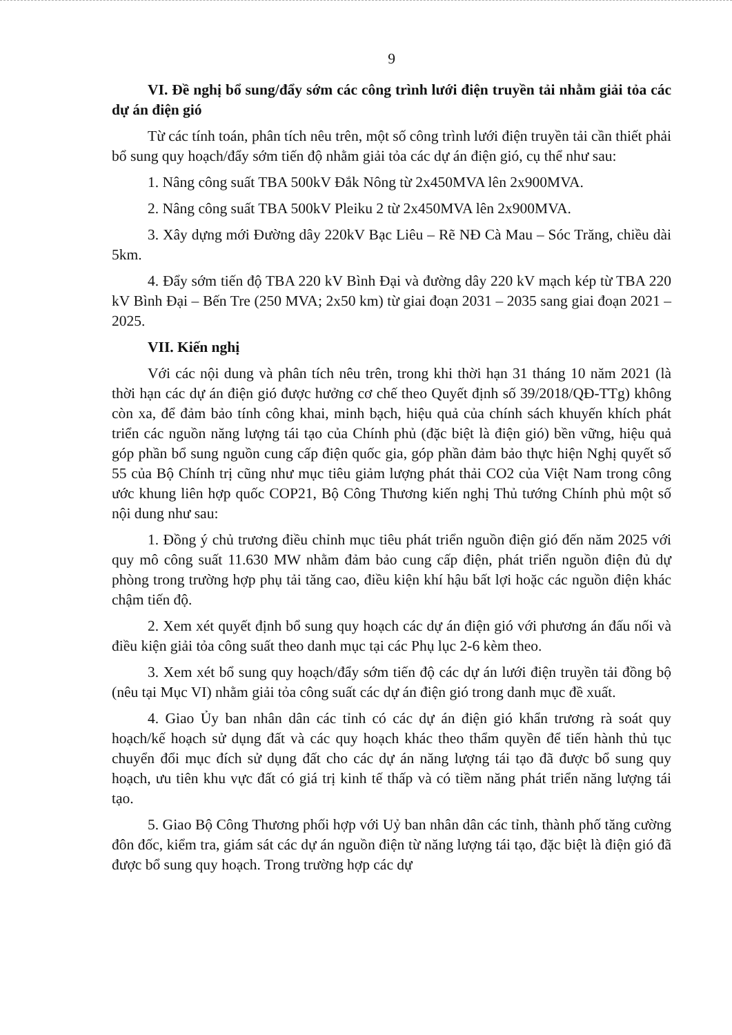9
VI. Đề nghị bổ sung/đẩy sớm các công trình lưới điện truyền tải nhằm giải tỏa các dự án điện gió
Từ các tính toán, phân tích nêu trên, một số công trình lưới điện truyền tải cần thiết phải bổ sung quy hoạch/đẩy sớm tiến độ nhằm giải tỏa các dự án điện gió, cụ thể như sau:
1. Nâng công suất TBA 500kV Đắk Nông từ 2x450MVA lên 2x900MVA.
2. Nâng công suất TBA 500kV Pleiku 2 từ 2x450MVA lên 2x900MVA.
3. Xây dựng mới Đường dây 220kV Bạc Liêu – Rẽ NĐ Cà Mau – Sóc Trăng, chiều dài 5km.
4. Đẩy sớm tiến độ TBA 220 kV Bình Đại và đường dây 220 kV mạch kép từ TBA 220 kV Bình Đại – Bến Tre (250 MVA; 2x50 km) từ giai đoạn 2031 – 2035 sang giai đoạn 2021 – 2025.
VII. Kiến nghị
Với các nội dung và phân tích nêu trên, trong khi thời hạn 31 tháng 10 năm 2021 (là thời hạn các dự án điện gió được hưởng cơ chế theo Quyết định số 39/2018/QĐ-TTg) không còn xa, để đảm bảo tính công khai, minh bạch, hiệu quả của chính sách khuyến khích phát triển các nguồn năng lượng tái tạo của Chính phủ (đặc biệt là điện gió) bền vững, hiệu quả góp phần bổ sung nguồn cung cấp điện quốc gia, góp phần đảm bảo thực hiện Nghị quyết số 55 của Bộ Chính trị cũng như mục tiêu giảm lượng phát thải CO2 của Việt Nam trong công ước khung liên hợp quốc COP21, Bộ Công Thương kiến nghị Thủ tướng Chính phủ một số nội dung như sau:
1. Đồng ý chủ trương điều chỉnh mục tiêu phát triển nguồn điện gió đến năm 2025 với quy mô công suất 11.630 MW nhằm đảm bảo cung cấp điện, phát triển nguồn điện đủ dự phòng trong trường hợp phụ tải tăng cao, điều kiện khí hậu bất lợi hoặc các nguồn điện khác chậm tiến độ.
2. Xem xét quyết định bổ sung quy hoạch các dự án điện gió với phương án đấu nối và điều kiện giải tỏa công suất theo danh mục tại các Phụ lục 2-6 kèm theo.
3. Xem xét bổ sung quy hoạch/đẩy sớm tiến độ các dự án lưới điện truyền tải đồng bộ (nêu tại Mục VI) nhằm giải tỏa công suất các dự án điện gió trong danh mục đề xuất.
4. Giao Ủy ban nhân dân các tỉnh có các dự án điện gió khẩn trương rà soát quy hoạch/kế hoạch sử dụng đất và các quy hoạch khác theo thẩm quyền để tiến hành thủ tục chuyển đổi mục đích sử dụng đất cho các dự án năng lượng tái tạo đã được bổ sung quy hoạch, ưu tiên khu vực đất có giá trị kinh tế thấp và có tiềm năng phát triển năng lượng tái tạo.
5. Giao Bộ Công Thương phối hợp với Uỷ ban nhân dân các tỉnh, thành phố tăng cường đôn đốc, kiểm tra, giám sát các dự án nguồn điện từ năng lượng tái tạo, đặc biệt là điện gió đã được bổ sung quy hoạch. Trong trường hợp các dự